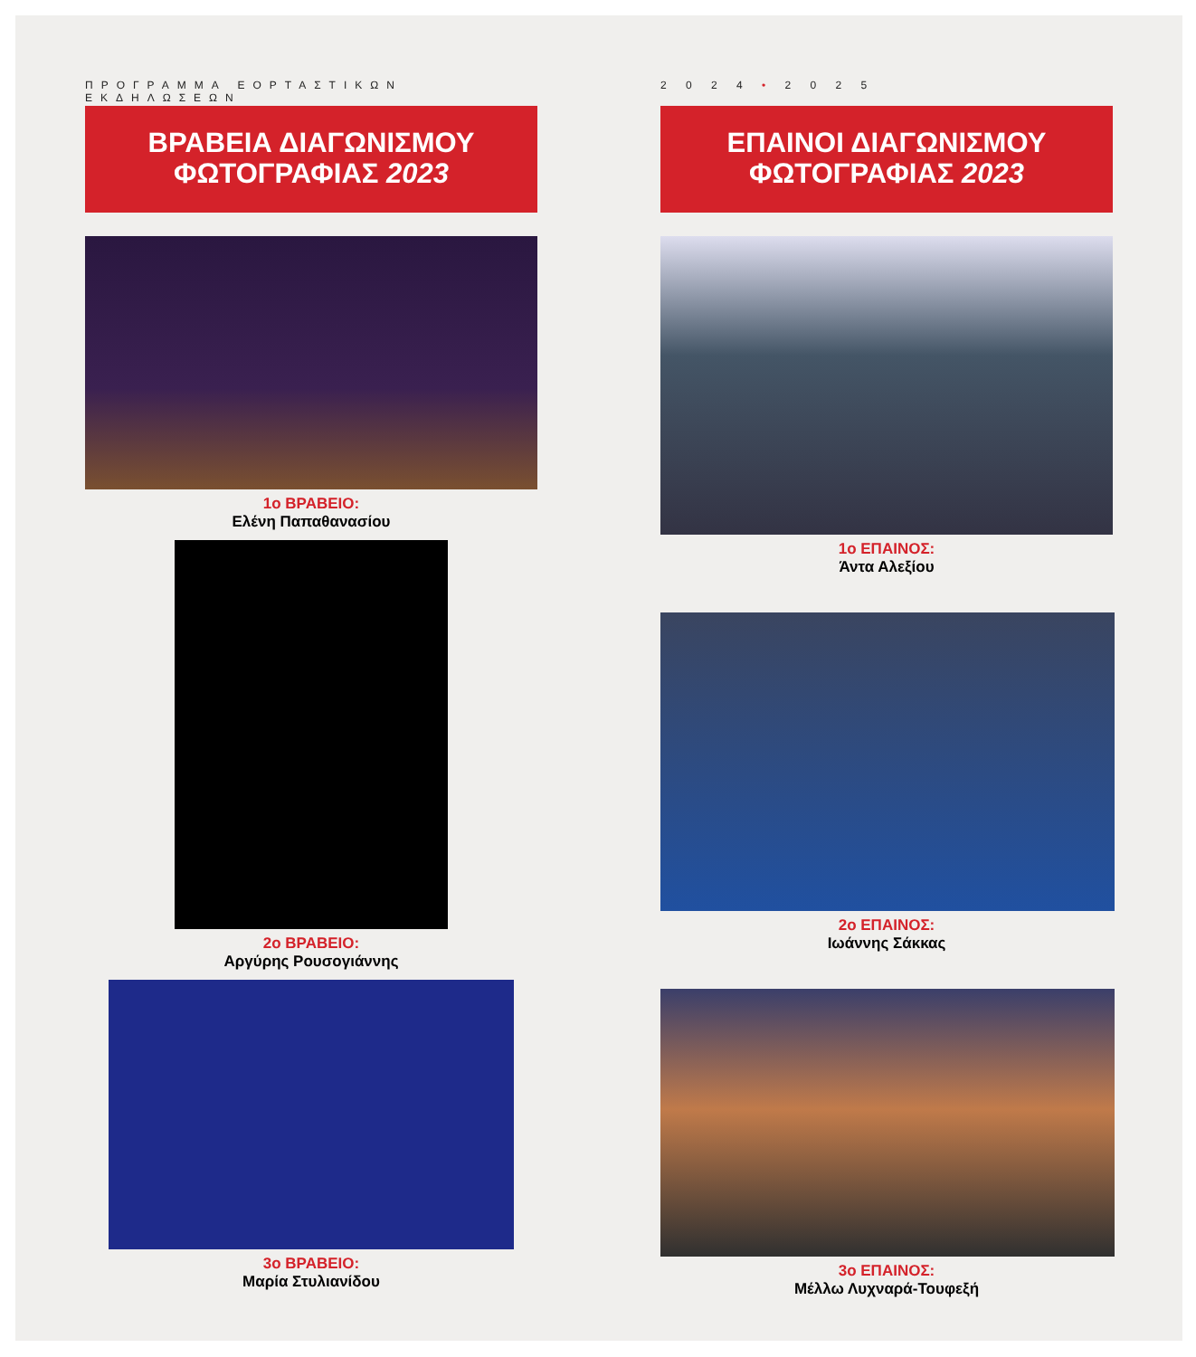ΠΡΟΓΡΑΜΜΑ ΕΟΡΤΑΣΤΙΚΩΝ ΕΚΔΗΛΩΣΕΩΝ
ΒΡΑΒΕΙΑ ΔΙΑΓΩΝΙΣΜΟΥ
ΦΩΤΟΓΡΑΦΙΑΣ 2023
1ο ΒΡΑΒΕΙΟ:
Ελένη Παπαθανασίου
2ο ΒΡΑΒΕΙΟ:
Αργύρης Ρουσογιάννης
3ο ΒΡΑΒΕΙΟ:
Μαρία Στυλιανίδου
2 0 2 4 • 2 0 2 5
ΕΠΑΙΝΟΙ ΔΙΑΓΩΝΙΣΜΟΥ
ΦΩΤΟΓΡΑΦΙΑΣ 2023
1ο ΕΠΑΙΝΟΣ:
Άντα Αλεξίου
2ο ΕΠΑΙΝΟΣ:
Ιωάννης Σάκκας
3ο ΕΠΑΙΝΟΣ:
Μέλλω Λυχναρά-Τουφεξή